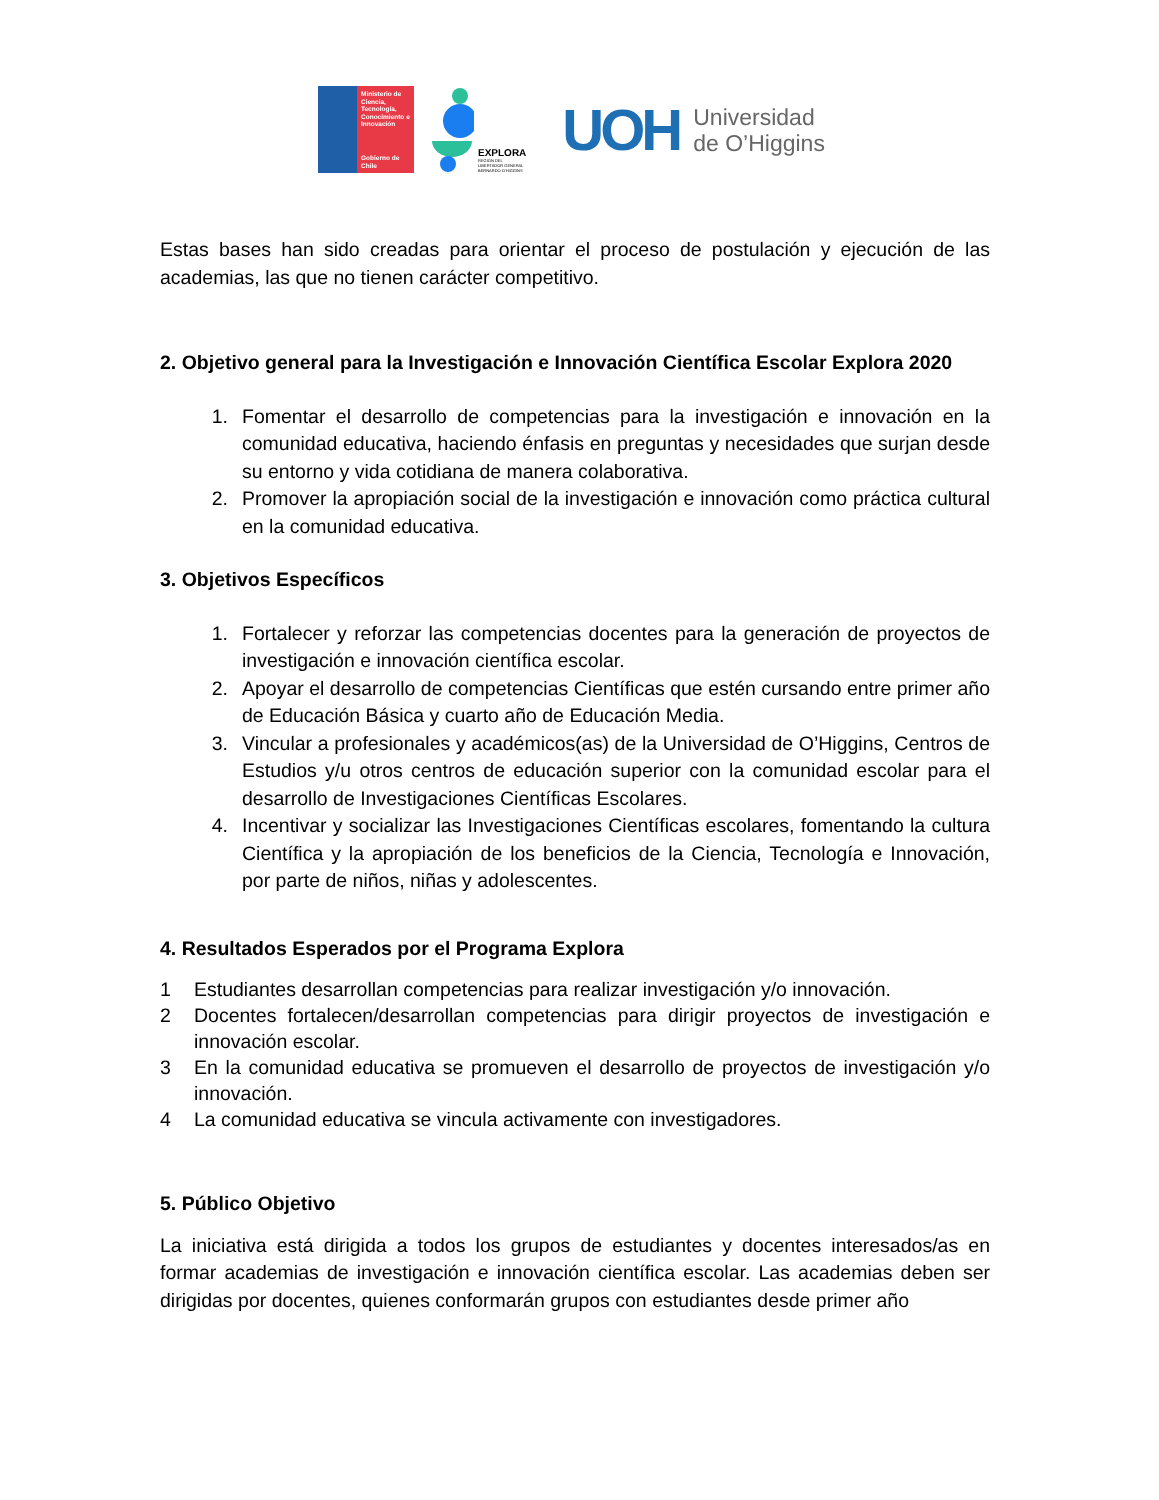Ministerio de Ciencia, Tecnología, Conocimiento e Innovación
Gobierno de Chile
EXPLORA
REGIÓN DEL
LIBERTADOR GENERAL
BERNARDO O'HIGGINS
UOH
Universidad
de O’Higgins
Estas bases han sido creadas para orientar el proceso de postulación y ejecución de las academias, las que no tienen carácter competitivo.
2. Objetivo general para la Investigación e Innovación Científica Escolar Explora 2020
1. Fomentar el desarrollo de competencias para la investigación e innovación en la comunidad educativa, haciendo énfasis en preguntas y necesidades que surjan desde su entorno y vida cotidiana de manera colaborativa.
2. Promover la apropiación social de la investigación e innovación como práctica cultural en la comunidad educativa.
3. Objetivos Específicos
1. Fortalecer y reforzar las competencias docentes para la generación de proyectos de investigación e innovación científica escolar.
2. Apoyar el desarrollo de competencias Científicas que estén cursando entre primer año de Educación Básica y cuarto año de Educación Media.
3. Vincular a profesionales y académicos(as) de la Universidad de O’Higgins, Centros de Estudios y/u otros centros de educación superior con la comunidad escolar para el desarrollo de Investigaciones Científicas Escolares.
4. Incentivar y socializar las Investigaciones Científicas escolares, fomentando la cultura Científica y la apropiación de los beneficios de la Ciencia, Tecnología e Innovación, por parte de niños, niñas y adolescentes.
4. Resultados Esperados por el Programa Explora
1 Estudiantes desarrollan competencias para realizar investigación y/o innovación.
2 Docentes fortalecen/desarrollan competencias para dirigir proyectos de investigación e innovación escolar.
3 En la comunidad educativa se promueven el desarrollo de proyectos de investigación y/o innovación.
4 La comunidad educativa se vincula activamente con investigadores.
5. Público Objetivo
La iniciativa está dirigida a todos los grupos de estudiantes y docentes interesados/as en formar academias de investigación e innovación científica escolar. Las academias deben ser dirigidas por docentes, quienes conformarán grupos con estudiantes desde primer año